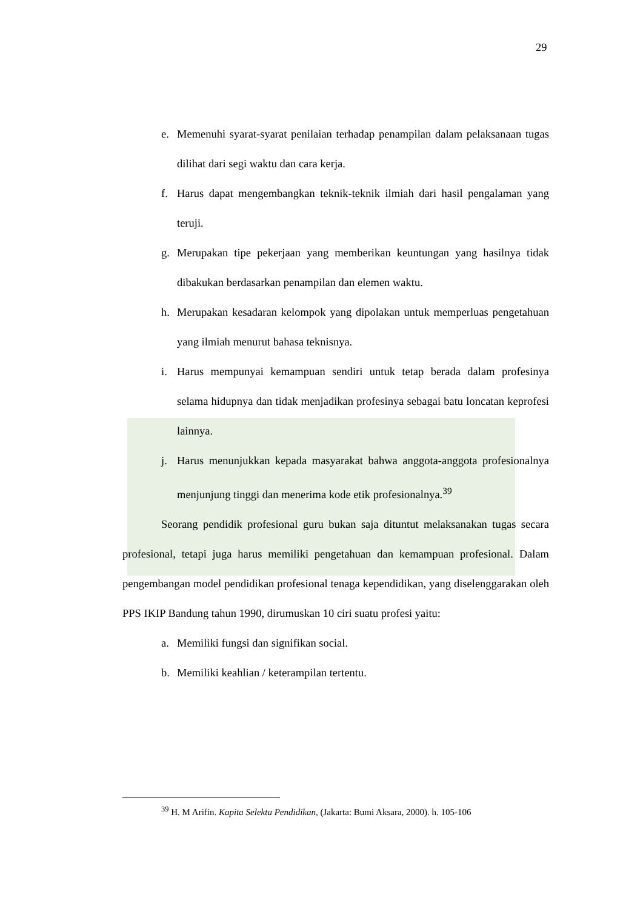29
e. Memenuhi syarat-syarat penilaian terhadap penampilan dalam pelaksanaan tugas dilihat dari segi waktu dan cara kerja.
f. Harus dapat mengembangkan teknik-teknik ilmiah dari hasil pengalaman yang teruji.
g. Merupakan tipe pekerjaan yang memberikan keuntungan yang hasilnya tidak dibakukan berdasarkan penampilan dan elemen waktu.
h. Merupakan kesadaran kelompok yang dipolakan untuk memperluas pengetahuan yang ilmiah menurut bahasa teknisnya.
i. Harus mempunyai kemampuan sendiri untuk tetap berada dalam profesinya selama hidupnya dan tidak menjadikan profesinya sebagai batu loncatan keprofesi lainnya.
j. Harus menunjukkan kepada masyarakat bahwa anggota-anggota profesionalnya menjunjung tinggi dan menerima kode etik profesionalnya.<sup>39</sup>
Seorang pendidik profesional guru bukan saja dituntut melaksanakan tugas secara profesional, tetapi juga harus memiliki pengetahuan dan kemampuan profesional. Dalam pengembangan model pendidikan profesional tenaga kependidikan, yang diselenggarakan oleh PPS IKIP Bandung tahun 1990, dirumuskan 10 ciri suatu profesi yaitu:
a. Memiliki fungsi dan signifikan social.
b. Memiliki keahlian / keterampilan tertentu.
<sup>39</sup> H. M Arifin. Kapita Selekta Pendidikan, (Jakarta: Bumi Aksara, 2000). h. 105-106